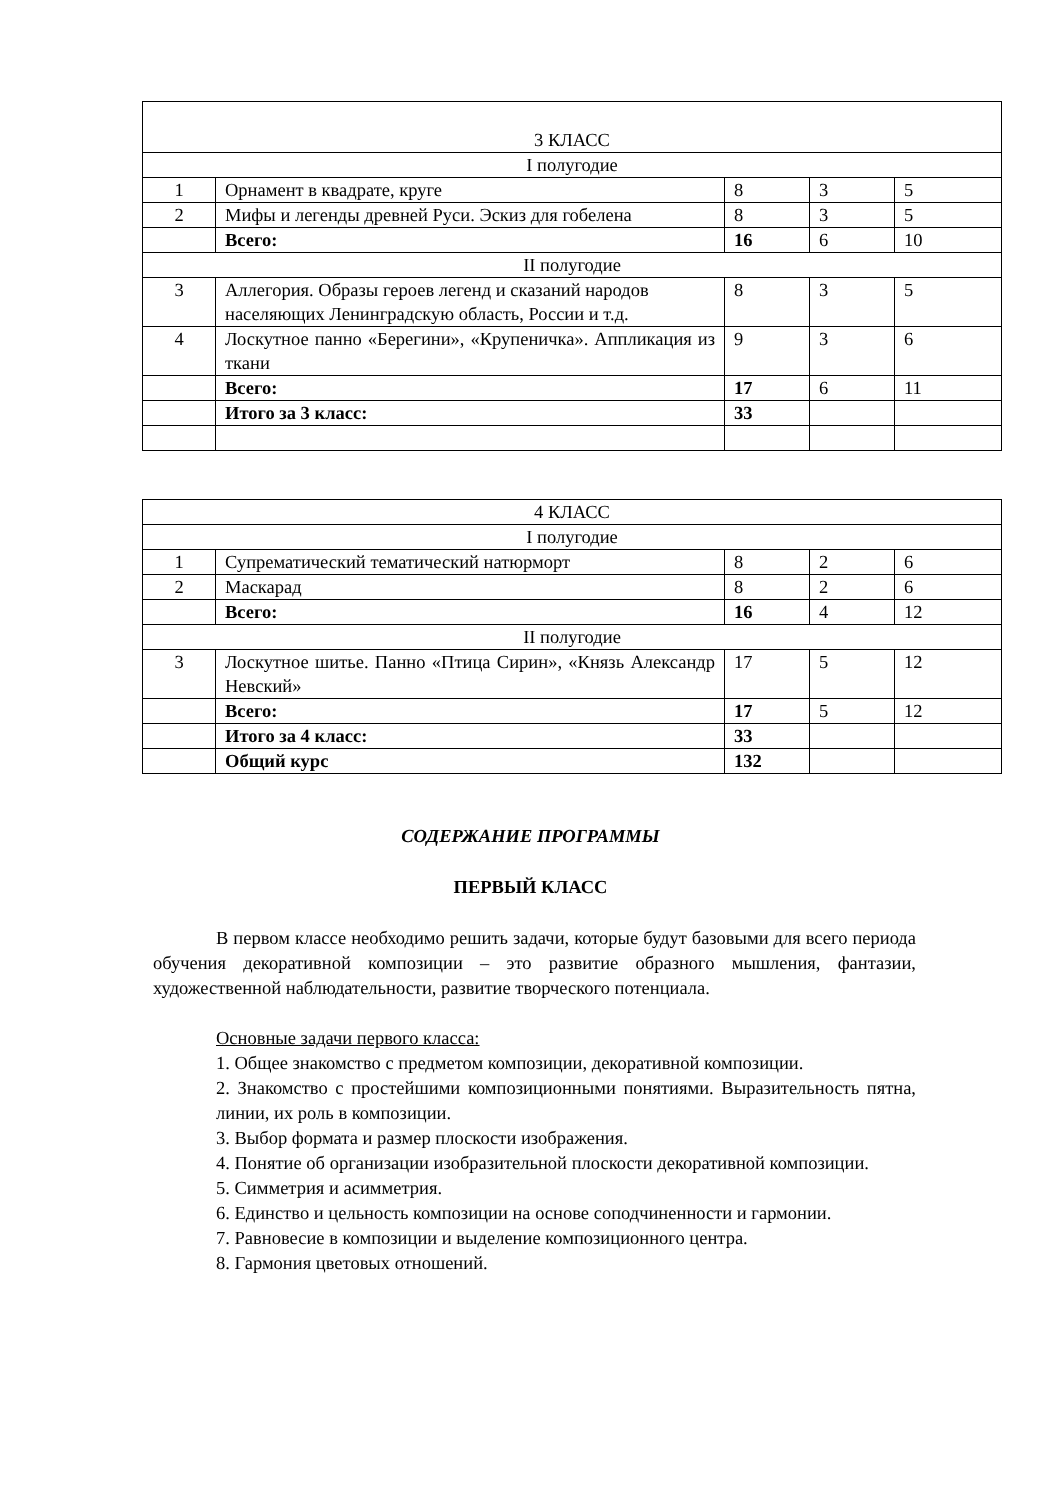| 3 КЛАСС | | | | |
| I полугодие | | | | |
| 1 | Орнамент в квадрате, круге | 8 | 3 | 5 |
| 2 | Мифы и легенды древней Руси. Эскиз для гобелена | 8 | 3 | 5 |
| | Всего: | 16 | 6 | 10 |
| II полугодие | | | | |
| 3 | Аллегория. Образы героев легенд и сказаний народов населяющих Ленинградскую область, России и т.д. | 8 | 3 | 5 |
| 4 | Лоскутное панно «Берегини», «Крупеничка». Аппликация из ткани | 9 | 3 | 6 |
| | Всего: | 17 | 6 | 11 |
| | Итого за 3 класс: | 33 | | |
| 4 КЛАСС | | | | |
| I полугодие | | | | |
| 1 | Супрематический тематический натюрморт | 8 | 2 | 6 |
| 2 | Маскарад | 8 | 2 | 6 |
| | Всего: | 16 | 4 | 12 |
| II полугодие | | | | |
| 3 | Лоскутное шитье. Панно «Птица Сирин», «Князь Александр Невский» | 17 | 5 | 12 |
| | Всего: | 17 | 5 | 12 |
| | Итого за 4 класс: | 33 | | |
| | Общий курс | 132 | | |
СОДЕРЖАНИЕ ПРОГРАММЫ
ПЕРВЫЙ КЛАСС
В первом классе необходимо решить задачи, которые будут базовыми для всего периода обучения декоративной композиции – это развитие образного мышления, фантазии, художественной наблюдательности, развитие творческого потенциала.
Основные задачи первого класса:
1. Общее знакомство с предметом композиции, декоративной композиции.
2. Знакомство с простейшими композиционными понятиями. Выразительность пятна, линии, их роль в композиции.
3. Выбор формата и размер плоскости изображения.
4. Понятие об организации изобразительной плоскости декоративной композиции.
5. Симметрия и асимметрия.
6. Единство и цельность композиции на основе соподчиненности и гармонии.
7. Равновесие в композиции и выделение композиционного центра.
8. Гармония цветовых отношений.